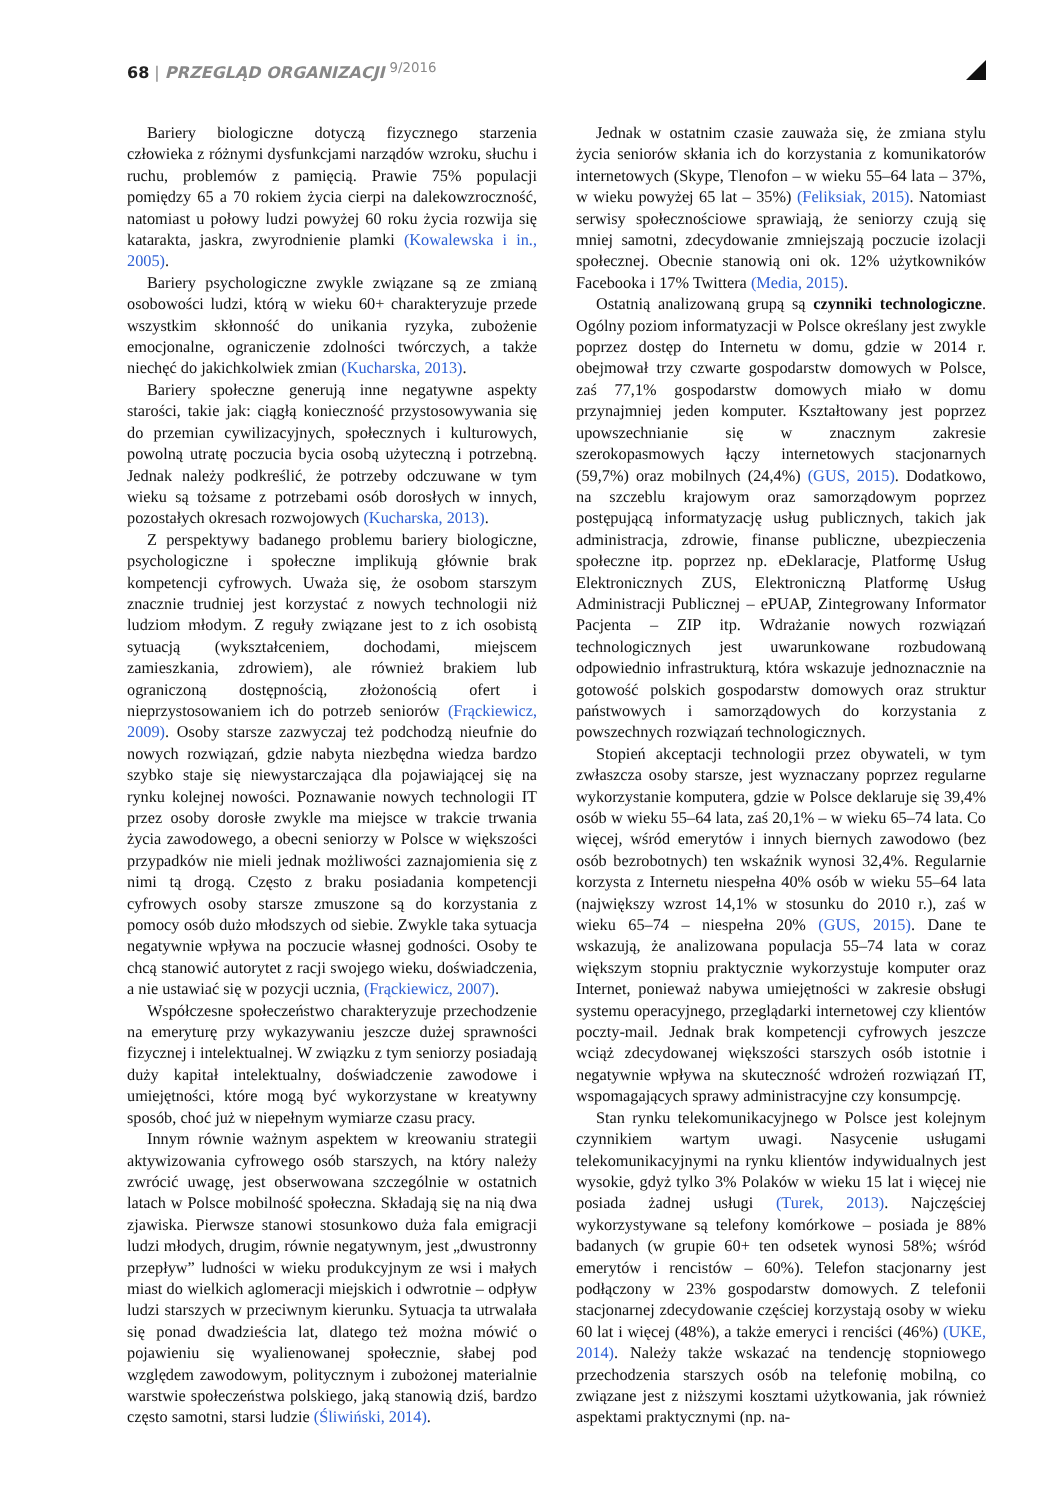68 | PRZEGLĄD ORGANIZACJI <sup>9/2016</sup>
Bariery biologiczne dotyczą fizycznego starzenia człowieka z różnymi dysfunkcjami narządów wzroku, słuchu i ruchu, problemów z pamięcią. Prawie 75% populacji pomiędzy 65 a 70 rokiem życia cierpi na dalekowzroczność, natomiast u połowy ludzi powyżej 60 roku życia rozwija się katarakta, jaskra, zwyrodnienie plamki (Kowalewska i in., 2005).
Bariery psychologiczne zwykle związane są ze zmianą osobowości ludzi, którą w wieku 60+ charakteryzuje przede wszystkim skłonność do unikania ryzyka, zubożenie emocjonalne, ograniczenie zdolności twórczych, a także niechęć do jakichkolwiek zmian (Kucharska, 2013).
Bariery społeczne generują inne negatywne aspekty starości, takie jak: ciągłą konieczność przystosowywania się do przemian cywilizacyjnych, społecznych i kulturowych, powolną utratę poczucia bycia osobą użyteczną i potrzebną. Jednak należy podkreślić, że potrzeby odczuwane w tym wieku są tożsame z potrzebami osób dorosłych w innych, pozostałych okresach rozwojowych (Kucharska, 2013).
Z perspektywy badanego problemu bariery biologiczne, psychologiczne i społeczne implikują głównie brak kompetencji cyfrowych. Uważa się, że osobom starszym znacznie trudniej jest korzystać z nowych technologii niż ludziom młodym. Z reguły związane jest to z ich osobistą sytuacją (wykształceniem, dochodami, miejscem zamieszkania, zdrowiem), ale również brakiem lub ograniczoną dostępnością, złożonością ofert i nieprzystosowaniem ich do potrzeb seniorów (Frąckiewicz, 2009). Osoby starsze zazwyczaj też podchodzą nieufnie do nowych rozwiązań, gdzie nabyta niezbędna wiedza bardzo szybko staje się niewystarczająca dla pojawiającej się na rynku kolejnej nowości. Poznawanie nowych technologii IT przez osoby dorosłe zwykle ma miejsce w trakcie trwania życia zawodowego, a obecni seniorzy w Polsce w większości przypadków nie mieli jednak możliwości zaznajomienia się z nimi tą drogą. Często z braku posiadania kompetencji cyfrowych osoby starsze zmuszone są do korzystania z pomocy osób dużo młodszych od siebie. Zwykle taka sytuacja negatywnie wpływa na poczucie własnej godności. Osoby te chcą stanowić autorytet z racji swojego wieku, doświadczenia, a nie ustawiać się w pozycji ucznia, (Frąckiewicz, 2007).
Współczesne społeczeństwo charakteryzuje przechodzenie na emeryturę przy wykazywaniu jeszcze dużej sprawności fizycznej i intelektualnej. W związku z tym seniorzy posiadają duży kapitał intelektualny, doświadczenie zawodowe i umiejętności, które mogą być wykorzystane w kreatywny sposób, choć już w niepełnym wymiarze czasu pracy.
Innym równie ważnym aspektem w kreowaniu strategii aktywizowania cyfrowego osób starszych, na który należy zwrócić uwagę, jest obserwowana szczególnie w ostatnich latach w Polsce mobilność społeczna. Składają się na nią dwa zjawiska. Pierwsze stanowi stosunkowo duża fala emigracji ludzi młodych, drugim, równie negatywnym, jest „dwustronny przepływ” ludności w wieku produkcyjnym ze wsi i małych miast do wielkich aglomeracji miejskich i odwrotnie – odpływ ludzi starszych w przeciwnym kierunku. Sytuacja ta utrwalała się ponad dwadzieścia lat, dlatego też można mówić o pojawieniu się wyalienowanej społecznie, słabej pod względem zawodowym, politycznym i zubożonej materialnie warstwie społeczeństwa polskiego, jaką stanowią dziś, bardzo często samotni, starsi ludzie (Śliwiński, 2014).
Jednak w ostatnim czasie zauważa się, że zmiana stylu życia seniorów skłania ich do korzystania z komunikatorów internetowych (Skype, Tlenofon – w wieku 55–64 lata – 37%, w wieku powyżej 65 lat – 35%) (Feliksiak, 2015). Natomiast serwisy społecznościowe sprawiają, że seniorzy czują się mniej samotni, zdecydowanie zmniejszają poczucie izolacji społecznej. Obecnie stanowią oni ok. 12% użytkowników Facebooka i 17% Twittera (Media, 2015).
Ostatnią analizowaną grupą są czynniki technologiczne. Ogólny poziom informatyzacji w Polsce określany jest zwykle poprzez dostęp do Internetu w domu, gdzie w 2014 r. obejmował trzy czwarte gospodarstw domowych w Polsce, zaś 77,1% gospodarstw domowych miało w domu przynajmniej jeden komputer. Kształtowany jest poprzez upowszechnianie się w znacznym zakresie szerokopasmowych łączy internetowych stacjonarnych (59,7%) oraz mobilnych (24,4%) (GUS, 2015). Dodatkowo, na szczeblu krajowym oraz samorządowym poprzez postępującą informatyzację usług publicznych, takich jak administracja, zdrowie, finanse publiczne, ubezpieczenia społeczne itp. poprzez np. eDeklaracje, Platformę Usług Elektronicznych ZUS, Elektroniczną Platformę Usług Administracji Publicznej – ePUAP, Zintegrowany Informator Pacjenta – ZIP itp. Wdrażanie nowych rozwiązań technologicznych jest uwarunkowane rozbudowaną odpowiednio infrastrukturą, która wskazuje jednoznacznie na gotowość polskich gospodarstw domowych oraz struktur państwowych i samorządowych do korzystania z powszechnych rozwiązań technologicznych.
Stopień akceptacji technologii przez obywateli, w tym zwłaszcza osoby starsze, jest wyznaczany poprzez regularne wykorzystanie komputera, gdzie w Polsce deklaruje się 39,4% osób w wieku 55–64 lata, zaś 20,1% – w wieku 65–74 lata. Co więcej, wśród emerytów i innych biernych zawodowo (bez osób bezrobotnych) ten wskaźnik wynosi 32,4%. Regularnie korzysta z Internetu niespełna 40% osób w wieku 55–64 lata (największy wzrost 14,1% w stosunku do 2010 r.), zaś w wieku 65–74 – niespełna 20% (GUS, 2015). Dane te wskazują, że analizowana populacja 55–74 lata w coraz większym stopniu praktycznie wykorzystuje komputer oraz Internet, ponieważ nabywa umiejętności w zakresie obsługi systemu operacyjnego, przeglądarki internetowej czy klientów poczty-mail. Jednak brak kompetencji cyfrowych jeszcze wciąż zdecydowanej większości starszych osób istotnie i negatywnie wpływa na skuteczność wdrożeń rozwiązań IT, wspomagających sprawy administracyjne czy konsumpcję.
Stan rynku telekomunikacyjnego w Polsce jest kolejnym czynnikiem wartym uwagi. Nasycenie usługami telekomunikacyjnymi na rynku klientów indywidualnych jest wysokie, gdyż tylko 3% Polaków w wieku 15 lat i więcej nie posiada żadnej usługi (Turek, 2013). Najczęściej wykorzystywane są telefony komórkowe – posiada je 88% badanych (w grupie 60+ ten odsetek wynosi 58%; wśród emerytów i rencistów – 60%). Telefon stacjonarny jest podłączony w 23% gospodarstw domowych. Z telefonii stacjonarnej zdecydowanie częściej korzystają osoby w wieku 60 lat i więcej (48%), a także emeryci i renciści (46%) (UKE, 2014). Należy także wskazać na tendencję stopniowego przechodzenia starszych osób na telefonię mobilną, co związane jest z niższymi kosztami użytkowania, jak również aspektami praktycznymi (np. na-